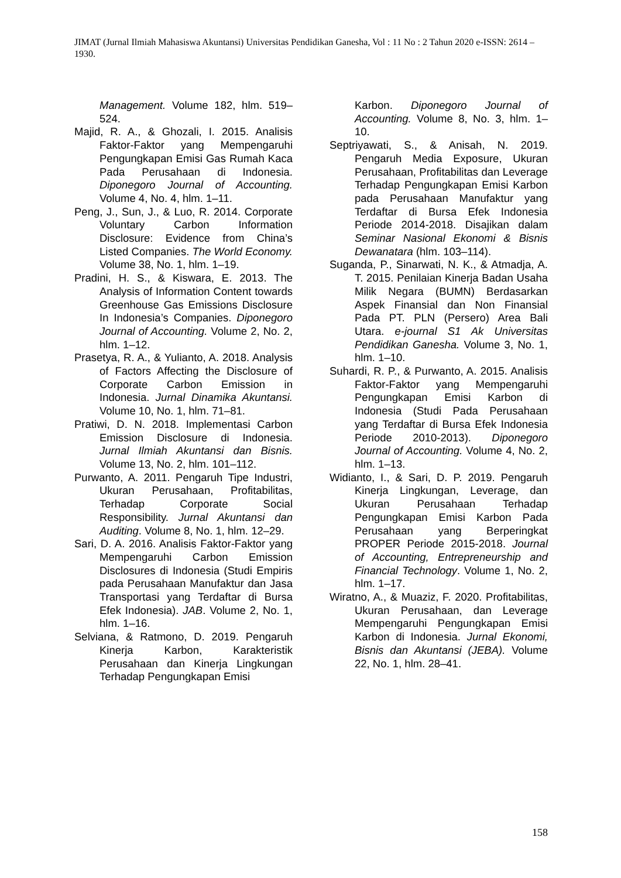JIMAT (Jurnal Ilmiah Mahasiswa Akuntansi) Universitas Pendidikan Ganesha, Vol : 11 No : 2 Tahun 2020 e-ISSN: 2614 – 1930.
Management. Volume 182, hlm. 519–524.
Majid, R. A., & Ghozali, I. 2015. Analisis Faktor-Faktor yang Mempengaruhi Pengungkapan Emisi Gas Rumah Kaca Pada Perusahaan di Indonesia. Diponegoro Journal of Accounting. Volume 4, No. 4, hlm. 1–11.
Peng, J., Sun, J., & Luo, R. 2014. Corporate Voluntary Carbon Information Disclosure: Evidence from China’s Listed Companies. The World Economy. Volume 38, No. 1, hlm. 1–19.
Pradini, H. S., & Kiswara, E. 2013. The Analysis of Information Content towards Greenhouse Gas Emissions Disclosure In Indonesia’s Companies. Diponegoro Journal of Accounting. Volume 2, No. 2, hlm. 1–12.
Prasetya, R. A., & Yulianto, A. 2018. Analysis of Factors Affecting the Disclosure of Corporate Carbon Emission in Indonesia. Jurnal Dinamika Akuntansi. Volume 10, No. 1, hlm. 71–81.
Pratiwi, D. N. 2018. Implementasi Carbon Emission Disclosure di Indonesia. Jurnal Ilmiah Akuntansi dan Bisnis. Volume 13, No. 2, hlm. 101–112.
Purwanto, A. 2011. Pengaruh Tipe Industri, Ukuran Perusahaan, Profitabilitas, Terhadap Corporate Social Responsibility. Jurnal Akuntansi dan Auditing. Volume 8, No. 1, hlm. 12–29.
Sari, D. A. 2016. Analisis Faktor-Faktor yang Mempengaruhi Carbon Emission Disclosures di Indonesia (Studi Empiris pada Perusahaan Manufaktur dan Jasa Transportasi yang Terdaftar di Bursa Efek Indonesia). JAB. Volume 2, No. 1, hlm. 1–16.
Selviana, & Ratmono, D. 2019. Pengaruh Kinerja Karbon, Karakteristik Perusahaan dan Kinerja Lingkungan Terhadap Pengungkapan Emisi
Karbon. Diponegoro Journal of Accounting. Volume 8, No. 3, hlm. 1–10.
Septriyawati, S., & Anisah, N. 2019. Pengaruh Media Exposure, Ukuran Perusahaan, Profitabilitas dan Leverage Terhadap Pengungkapan Emisi Karbon pada Perusahaan Manufaktur yang Terdaftar di Bursa Efek Indonesia Periode 2014-2018. Disajikan dalam Seminar Nasional Ekonomi & Bisnis Dewanatara (hlm. 103–114).
Suganda, P., Sinarwati, N. K., & Atmadja, A. T. 2015. Penilaian Kinerja Badan Usaha Milik Negara (BUMN) Berdasarkan Aspek Finansial dan Non Finansial Pada PT. PLN (Persero) Area Bali Utara. e-journal S1 Ak Universitas Pendidikan Ganesha. Volume 3, No. 1, hlm. 1–10.
Suhardi, R. P., & Purwanto, A. 2015. Analisis Faktor-Faktor yang Mempengaruhi Pengungkapan Emisi Karbon di Indonesia (Studi Pada Perusahaan yang Terdaftar di Bursa Efek Indonesia Periode 2010-2013). Diponegoro Journal of Accounting. Volume 4, No. 2, hlm. 1–13.
Widianto, I., & Sari, D. P. 2019. Pengaruh Kinerja Lingkungan, Leverage, dan Ukuran Perusahaan Terhadap Pengungkapan Emisi Karbon Pada Perusahaan yang Berperingkat PROPER Periode 2015-2018. Journal of Accounting, Entrepreneurship and Financial Technology. Volume 1, No. 2, hlm. 1–17.
Wiratno, A., & Muaziz, F. 2020. Profitabilitas, Ukuran Perusahaan, dan Leverage Mempengaruhi Pengungkapan Emisi Karbon di Indonesia. Jurnal Ekonomi, Bisnis dan Akuntansi (JEBA). Volume 22, No. 1, hlm. 28–41.
158